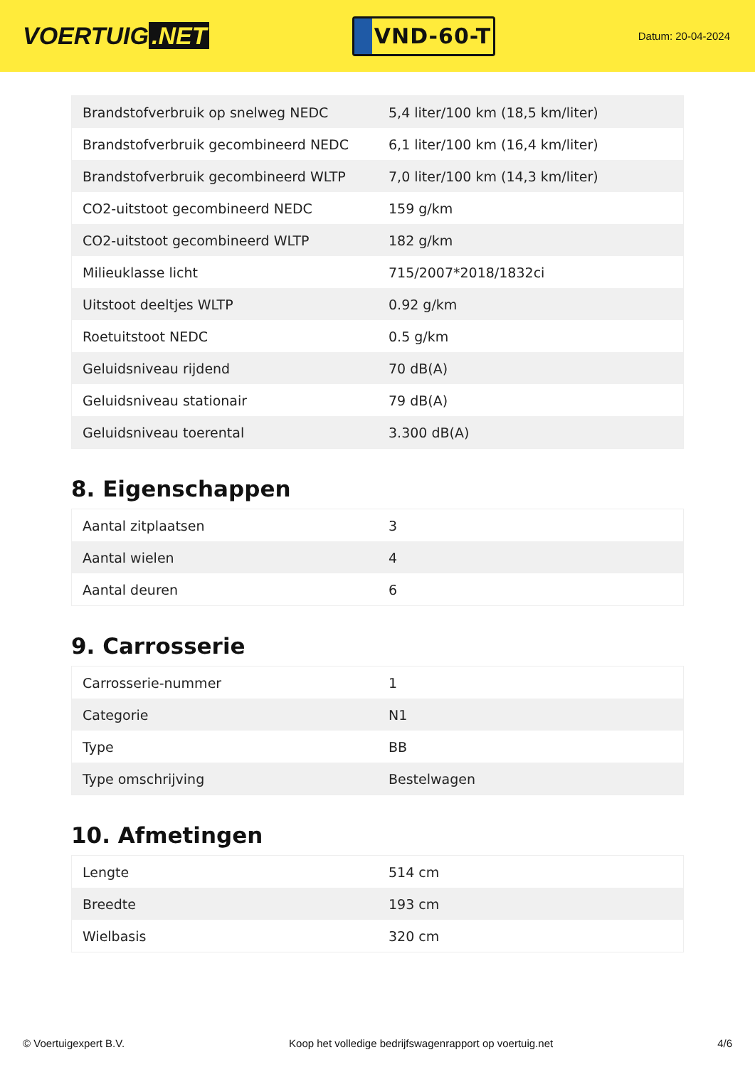VOERTUIG.NET
VND-60-T
Datum: 20-04-2024
| Brandstofverbruik op snelweg NEDC | 5,4 liter/100 km (18,5 km/liter) |
| Brandstofverbruik gecombineerd NEDC | 6,1 liter/100 km (16,4 km/liter) |
| Brandstofverbruik gecombineerd WLTP | 7,0 liter/100 km (14,3 km/liter) |
| CO2-uitstoot gecombineerd NEDC | 159 g/km |
| CO2-uitstoot gecombineerd WLTP | 182 g/km |
| Milieuklasse licht | 715/2007*2018/1832ci |
| Uitstoot deeltjes WLTP | 0.92 g/km |
| Roetuitstoot NEDC | 0.5 g/km |
| Geluidsniveau rijdend | 70 dB(A) |
| Geluidsniveau stationair | 79 dB(A) |
| Geluidsniveau toerental | 3.300 dB(A) |
8. Eigenschappen
| Aantal zitplaatsen | 3 |
| Aantal wielen | 4 |
| Aantal deuren | 6 |
9. Carrosserie
| Carrosserie-nummer | 1 |
| Categorie | N1 |
| Type | BB |
| Type omschrijving | Bestelwagen |
10. Afmetingen
| Lengte | 514 cm |
| Breedte | 193 cm |
| Wielbasis | 320 cm |
© Voertuigexpert B.V. Koop het volledige bedrijfswagenrapport op voertuig.net 4/6